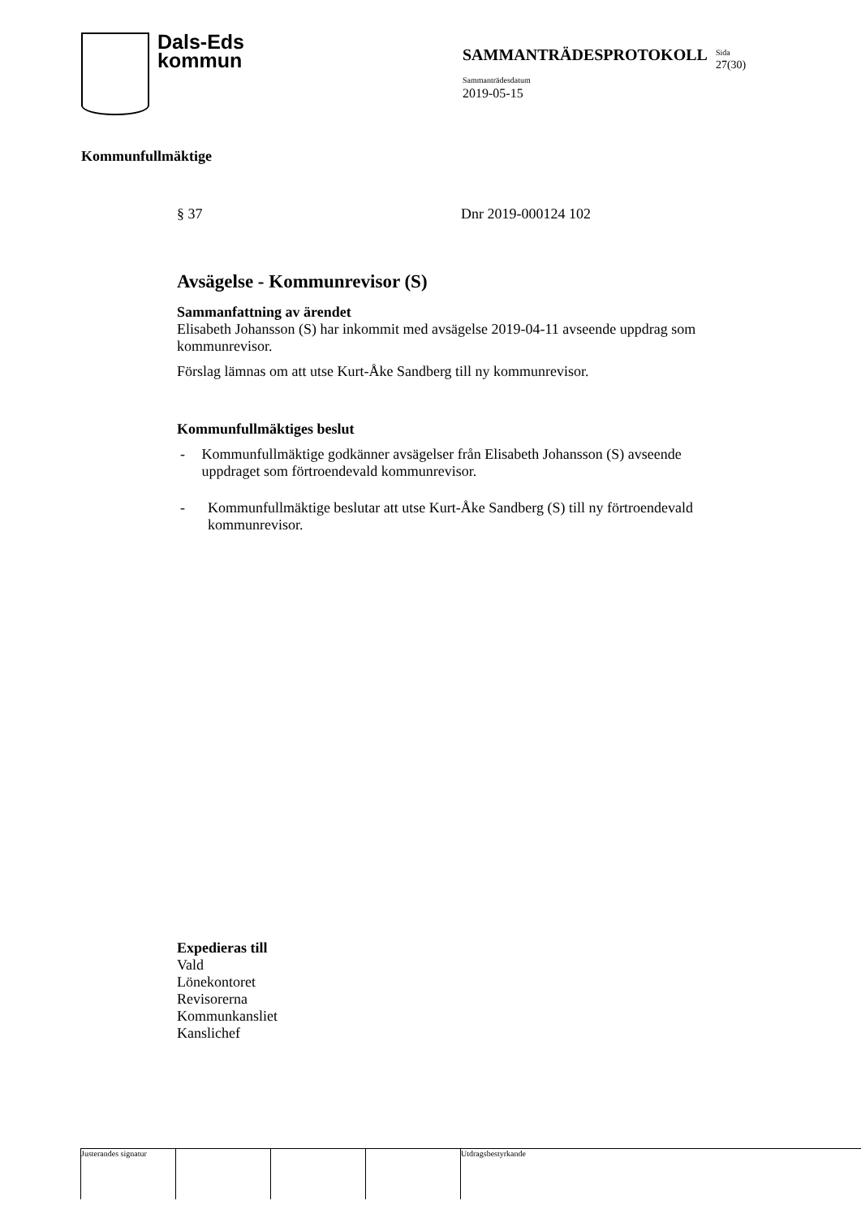Dals-Eds
kommun
SAMMANTRÄDESPROTOKOLL Sida
27(30)
Sammanträdesdatum
2019-05-15
Kommunfullmäktige
§ 37 Dnr 2019-000124 102
Avsägelse - Kommunrevisor (S)
Sammanfattning av ärendet
Elisabeth Johansson (S) har inkommit med avsägelse 2019-04-11 avseende uppdrag som kommunrevisor.
Förslag lämnas om att utse Kurt-Åke Sandberg till ny kommunrevisor.
Kommunfullmäktiges beslut
- Kommunfullmäktige godkänner avsägelser från Elisabeth Johansson (S) avseende uppdraget som förtroendevald kommunrevisor.
- Kommunfullmäktige beslutar att utse Kurt-Åke Sandberg (S) till ny förtroendevald kommunrevisor.
Expedieras till
Vald
Lönekontoret
Revisorerna
Kommunkansliet
Kanslichef
Justerandes signatur
Utdragsbestyrkande